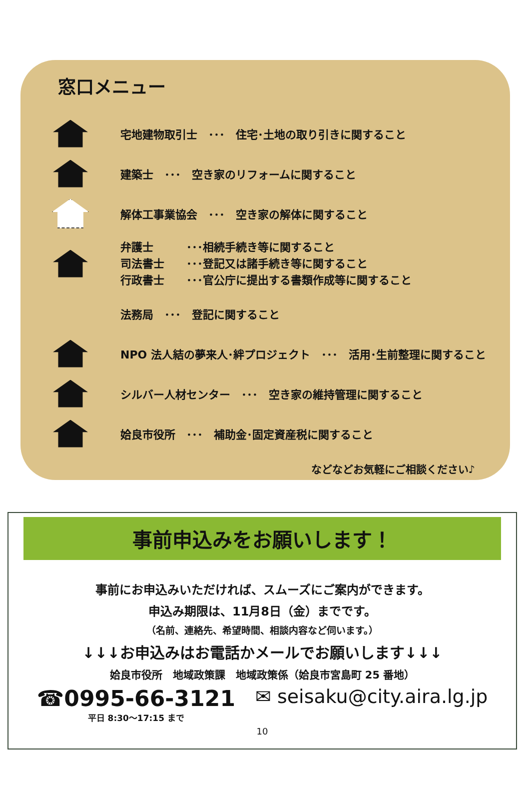窓口メニュー
宅地建物取引士　･･･　住宅･土地の取り引きに関すること
建築士　･･･　空き家のリフォームに関すること
解体工事業協会　･･･　空き家の解体に関すること
弁護士　　　･･･相続手続き等に関すること
司法書士　　･･･登記又は諸手続き等に関すること
行政書士　　･･･官公庁に提出する書類作成等に関すること
法務局　･･･　登記に関すること
NPO 法人結の夢来人･絆プロジェクト　･･･　活用･生前整理に関すること
シルバー人材センター　･･･　空き家の維持管理に関すること
姶良市役所　･･･　補助金･固定資産税に関すること
などなどお気軽にご相談ください♪
事前申込みをお願いします！
事前にお申込みいただければ、スムーズにご案内ができます。
申込み期限は、11月8日（金）までです。
（名前、連絡先、希望時間、相談内容など伺います。）
↓↓↓お申込みはお電話かメールでお願いします↓↓↓
姶良市役所　地域政策課　地域政策係（姶良市宮島町 25 番地）
☎0995-66-3121
平日 8:30～17:15 まで
✉ seisaku@city.aira.lg.jp
10